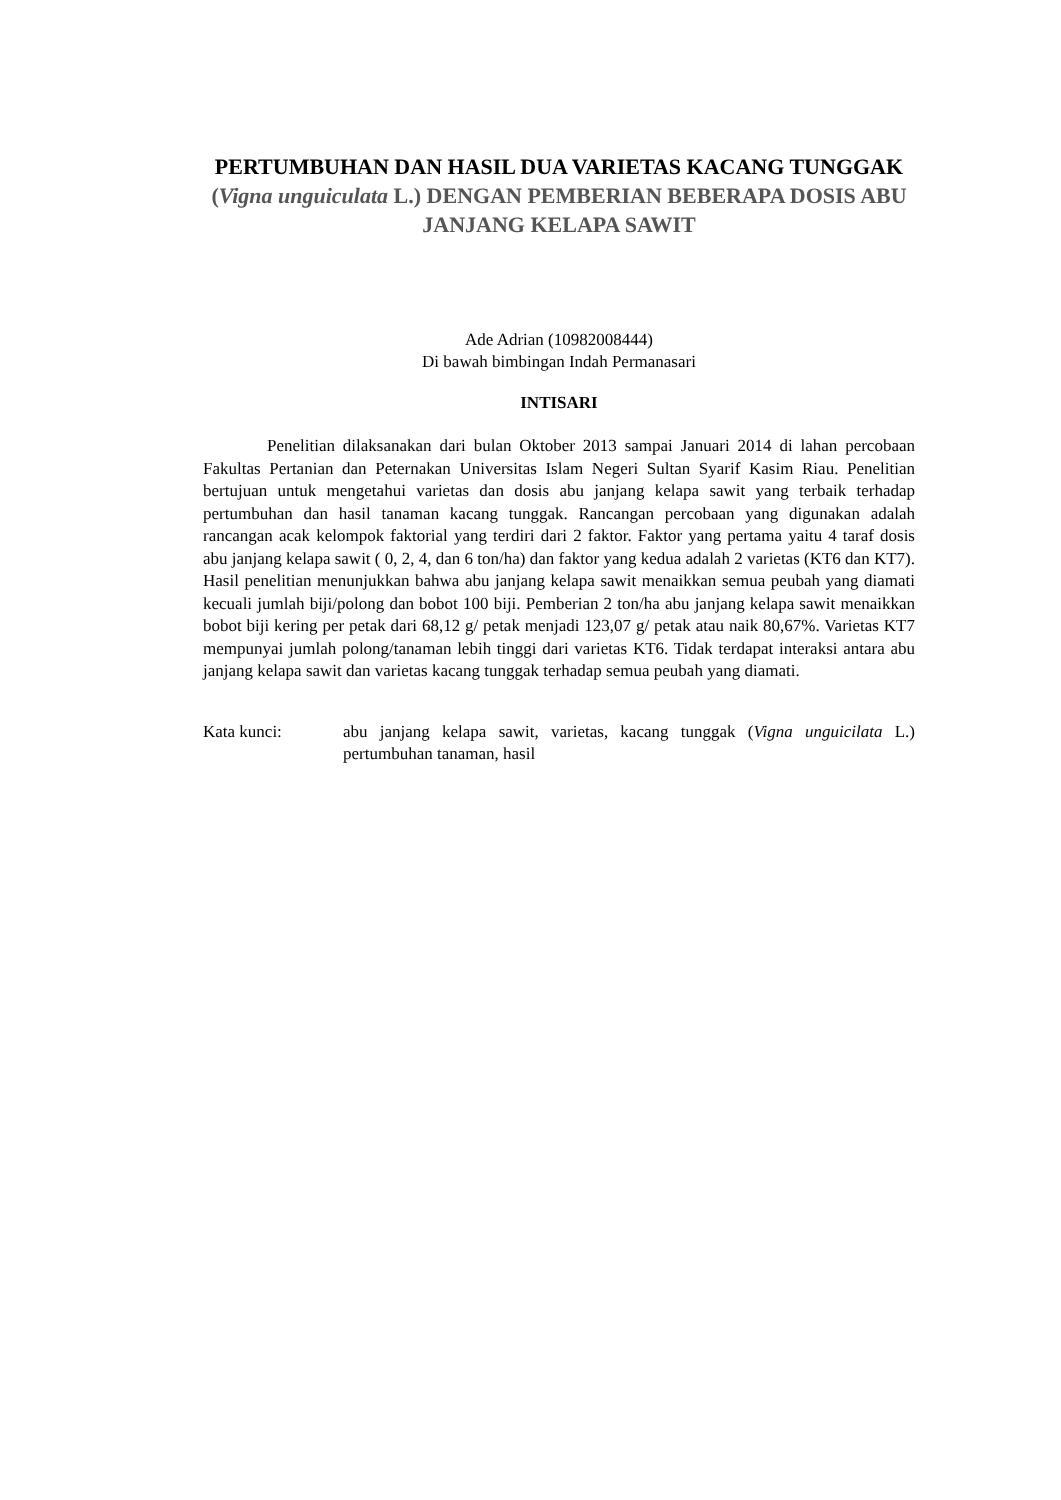PERTUMBUHAN DAN HASIL DUA VARIETAS KACANG TUNGGAK (Vigna unguiculata L.) DENGAN PEMBERIAN BEBERAPA DOSIS ABU JANJANG KELAPA SAWIT
Ade Adrian (10982008444)
Di bawah bimbingan Indah Permanasari
INTISARI
Penelitian dilaksanakan dari bulan Oktober 2013 sampai Januari 2014 di lahan percobaan Fakultas Pertanian dan Peternakan Universitas Islam Negeri Sultan Syarif Kasim Riau. Penelitian bertujuan untuk mengetahui varietas dan dosis abu janjang kelapa sawit yang terbaik terhadap pertumbuhan dan hasil tanaman kacang tunggak. Rancangan percobaan yang digunakan adalah rancangan acak kelompok faktorial yang terdiri dari 2 faktor. Faktor yang pertama yaitu 4 taraf dosis abu janjang kelapa sawit ( 0, 2, 4, dan 6 ton/ha) dan faktor yang kedua adalah 2 varietas (KT6 dan KT7). Hasil penelitian menunjukkan bahwa abu janjang kelapa sawit menaikkan semua peubah yang diamati kecuali jumlah biji/polong dan bobot 100 biji. Pemberian 2 ton/ha abu janjang kelapa sawit menaikkan bobot biji kering per petak dari 68,12 g/ petak menjadi 123,07 g/ petak atau naik 80,67%. Varietas KT7 mempunyai jumlah polong/tanaman lebih tinggi dari varietas KT6. Tidak terdapat interaksi antara abu janjang kelapa sawit dan varietas kacang tunggak terhadap semua peubah yang diamati.
Kata kunci: abu janjang kelapa sawit, varietas, kacang tunggak (Vigna unguicilata L.) pertumbuhan tanaman, hasil